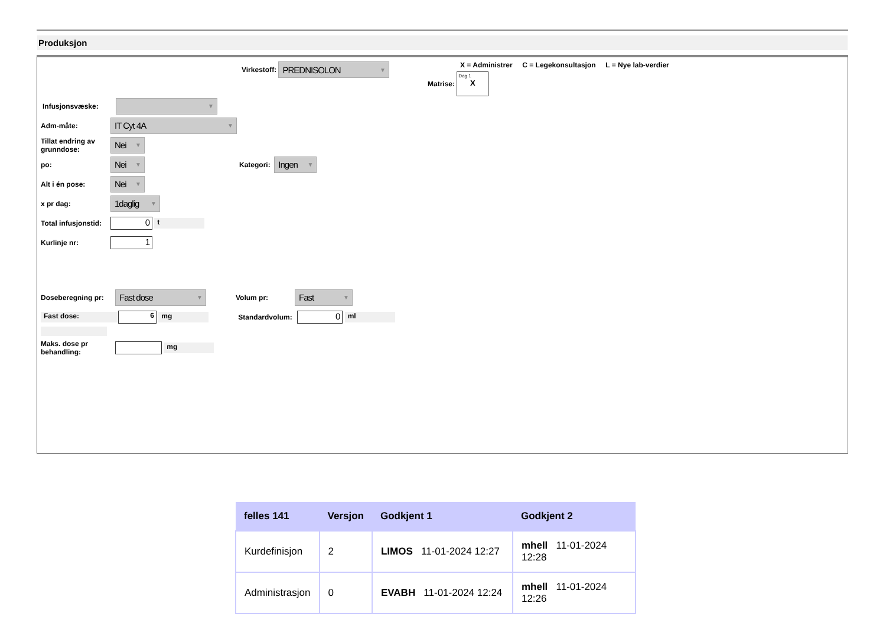Produksjon
Virkestoff:
PREDNISOLON ▼
X = Administrer C = Legekonsultasjon L = Nye lab-verdier
Matrise:
Dag 1
X
Infusjonsvæske:
▼
Adm-måte:
IT Cyt 4A ▼
Tillat endring av grunndose:
Nei ▼
po:
Nei ▼
Kategori:
Ingen ▼
Alt i én pose:
Nei ▼
x pr dag:
1daglig ▼
Total infusjonstid:
0
t
Kurlinje nr:
1
Doseberegning pr:
Fast dose ▼
Volum pr:
Fast ▼
Fast dose:
6
mg
Standardvolum:
0
ml
Maks. dose pr behandling:
mg
| felles 141 | Versjon | Godkjent 1 | Godkjent 2 |
| --- | --- | --- | --- |
| Kurdefinisjon | 2 | LIMOS 11-01-2024 12:27 | mhell 11-01-2024 12:28 |
| Administrasjon | 0 | EVABH 11-01-2024 12:24 | mhell 11-01-2024 12:26 |